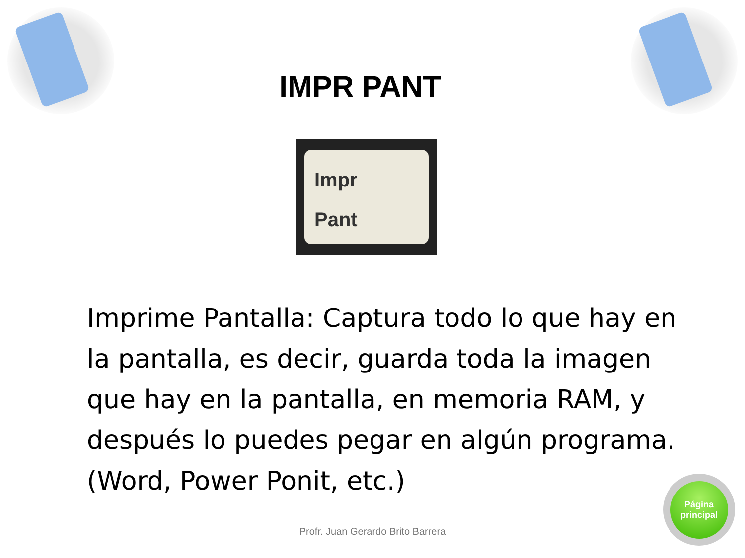IMPR PANT
Impr
Pant
Imprime Pantalla: Captura todo lo que hay en la pantalla, es decir, guarda toda la imagen que hay en la pantalla, en memoria RAM, y después lo puedes pegar en algún programa. (Word, Power Ponit, etc.)
Profr. Juan Gerardo Brito Barrera
Página
principal